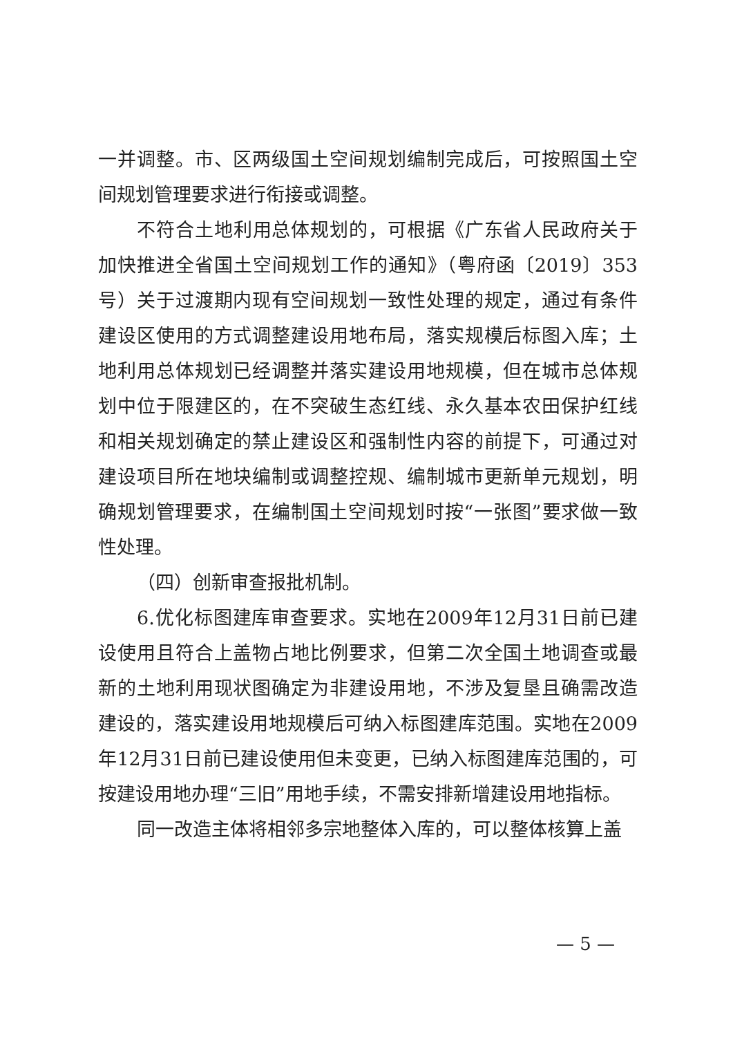一并调整。市、区两级国土空间规划编制完成后，可按照国土空间规划管理要求进行衔接或调整。
不符合土地利用总体规划的，可根据《广东省人民政府关于加快推进全省国土空间规划工作的通知》（粤府函〔2019〕353号）关于过渡期内现有空间规划一致性处理的规定，通过有条件建设区使用的方式调整建设用地布局，落实规模后标图入库；土地利用总体规划已经调整并落实建设用地规模，但在城市总体规划中位于限建区的，在不突破生态红线、永久基本农田保护红线和相关规划确定的禁止建设区和强制性内容的前提下，可通过对建设项目所在地块编制或调整控规、编制城市更新单元规划，明确规划管理要求，在编制国土空间规划时按“一张图”要求做一致性处理。
（四）创新审查报批机制。
6.优化标图建库审查要求。实地在2009年12月31日前已建设使用且符合上盖物占地比例要求，但第二次全国土地调查或最新的土地利用现状图确定为非建设用地，不涉及复垦且确需改造建设的，落实建设用地规模后可纳入标图建库范围。实地在2009年12月31日前已建设使用但未变更，已纳入标图建库范围的，可按建设用地办理“三旧”用地手续，不需安排新增建设用地指标。
同一改造主体将相邻多宗地整体入库的，可以整体核算上盖
— 5 —